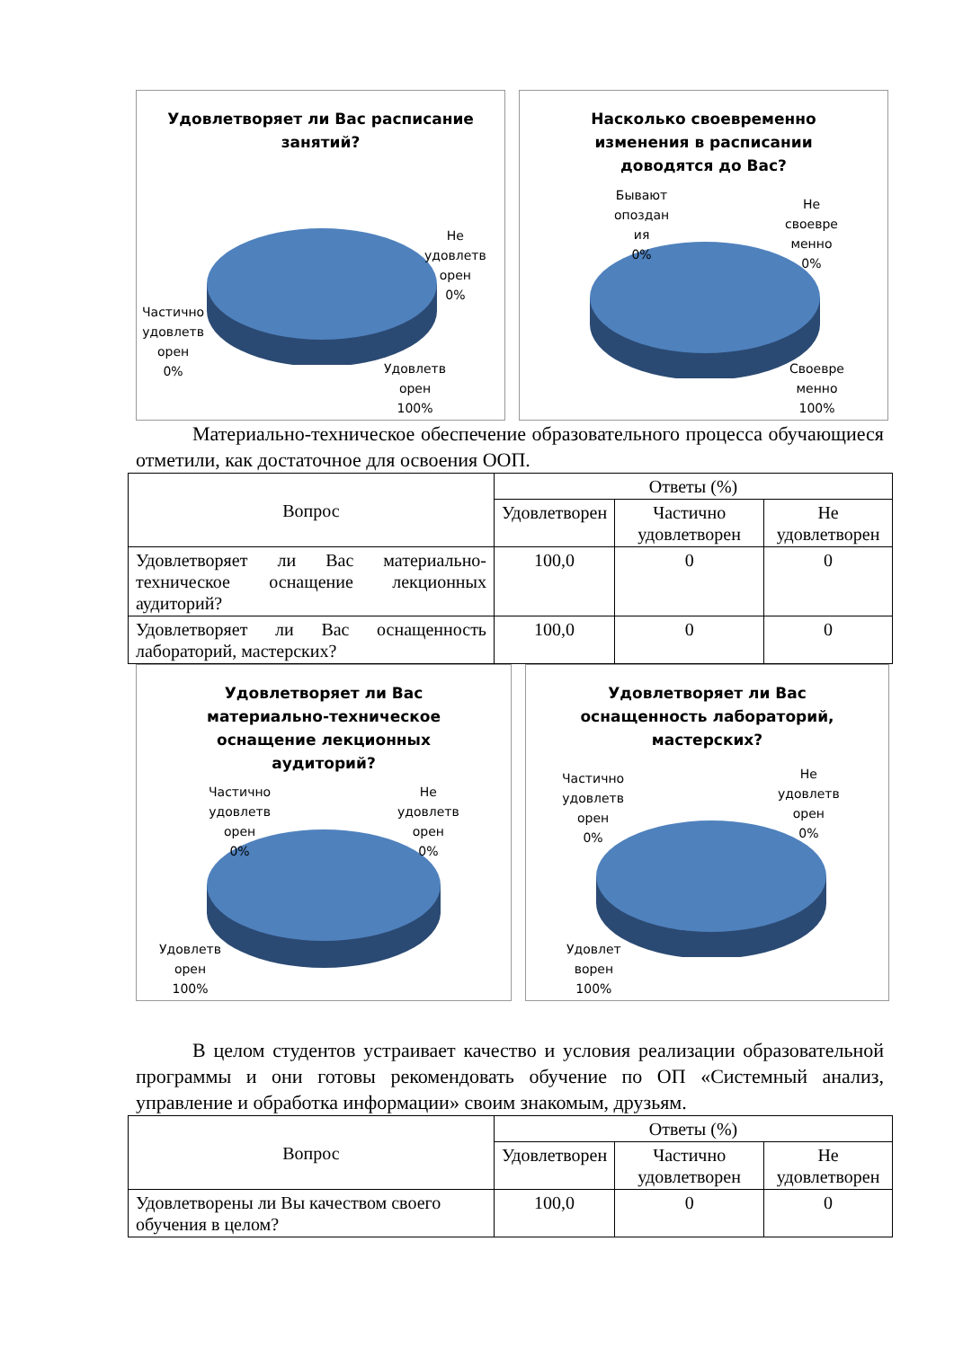Удовлетворяет ли Вас расписание
занятий?
Не
удовлетв
орен
0%
Частично
удовлетв
орен
0%
Удовлетв
орен
100%
Насколько своевременно
изменения в расписании
доводятся до Вас?
Бывают
опоздан
ия
0%
Не
своевре
менно
0%
Своевре
менно
100%
Материально-техническое обеспечение образовательного процесса обучающиеся отметили, как достаточное для освоения ООП.
| Вопрос | Ответы (%) | | |
| --- | --- | --- | --- |
| | Удовлетворен | Частично удовлетворен | Не удовлетворен |
| Удовлетворяет ли Вас материально-техническое оснащение лекционных аудиторий? | 100,0 | 0 | 0 |
| Удовлетворяет ли Вас оснащенность лабораторий, мастерских? | 100,0 | 0 | 0 |
Удовлетворяет ли Вас
материально-техническое
оснащение лекционных
аудиторий?
Частично
удовлетв
орен
0%
Не
удовлетв
орен
0%
Удовлетв
орен
100%
Удовлетворяет ли Вас
оснащенность лабораторий,
мастерских?
Частично
удовлетв
орен
0%
Не
удовлетв
орен
0%
Удовлет
ворен
100%
В целом студентов устраивает качество и условия реализации образовательной программы и они готовы рекомендовать обучение по ОП «Системный анализ, управление и обработка информации» своим знакомым, друзьям.
| Вопрос | Ответы (%) | | |
| --- | --- | --- | --- |
| | Удовлетворен | Частично удовлетворен | Не удовлетворен |
| Удовлетворены ли Вы качеством своего обучения в целом? | 100,0 | 0 | 0 |